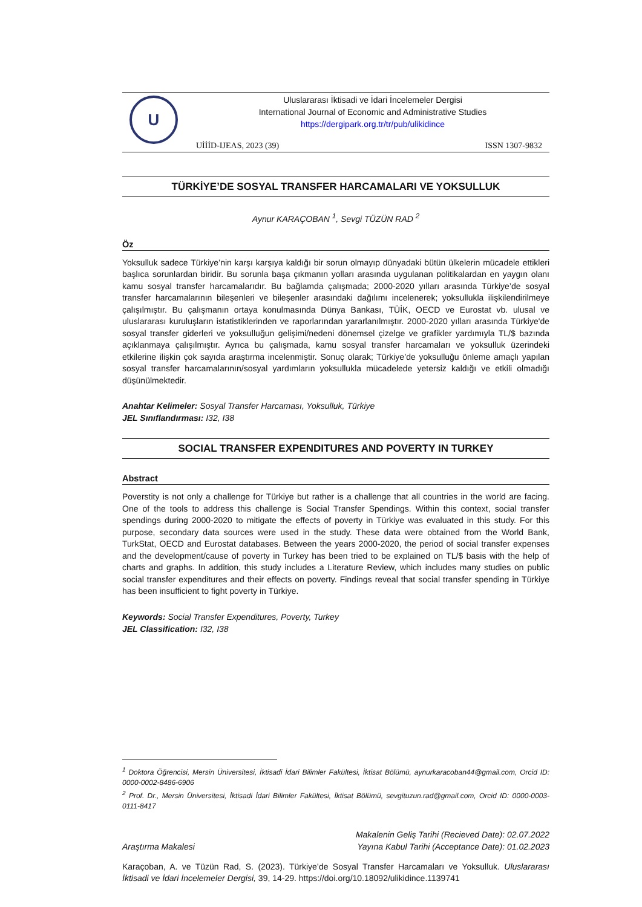U
Uluslararası İktisadi ve İdari İncelemeler Dergisi
International Journal of Economic and Administrative Studies
https://dergipark.org.tr/tr/pub/ulikidince
UİİİD-IJEAS, 2023 (39) ISSN 1307-9832
TÜRKİYE’DE SOSYAL TRANSFER HARCAMALARI VE YOKSULLUK
Aynur KARAÇOBAN <sup>1</sup>, Sevgi TÜZÜN RAD <sup>2</sup>
Öz
Yoksulluk sadece Türkiye’nin karşı karşıya kaldığı bir sorun olmayıp dünyadaki bütün ülkelerin mücadele ettikleri başlıca sorunlardan biridir. Bu sorunla başa çıkmanın yolları arasında uygulanan politikalardan en yaygın olanı kamu sosyal transfer harcamalarıdır. Bu bağlamda çalışmada; 2000-2020 yılları arasında Türkiye’de sosyal transfer harcamalarının bileşenleri ve bileşenler arasındaki dağılımı incelenerek; yoksullukla ilişkilendirilmeye çalışılmıştır. Bu çalışmanın ortaya konulmasında Dünya Bankası, TÜİK, OECD ve Eurostat vb. ulusal ve uluslararası kuruluşların istatistiklerinden ve raporlarından yararlanılmıştır. 2000-2020 yılları arasında Türkiye'de sosyal transfer giderleri ve yoksulluğun gelişimi/nedeni dönemsel çizelge ve grafikler yardımıyla TL/$ bazında açıklanmaya çalışılmıştır. Ayrıca bu çalışmada, kamu sosyal transfer harcamaları ve yoksulluk üzerindeki etkilerine ilişkin çok sayıda araştırma incelenmiştir. Sonuç olarak; Türkiye’de yoksulluğu önleme amaçlı yapılan sosyal transfer harcamalarının/sosyal yardımların yoksullukla mücadelede yetersiz kaldığı ve etkili olmadığı düşünülmektedir.
Anahtar Kelimeler: Sosyal Transfer Harcaması, Yoksulluk, Türkiye
JEL Sınıflandırması: I32, I38
SOCIAL TRANSFER EXPENDITURES AND POVERTY IN TURKEY
Abstract
Poverstity is not only a challenge for Türkiye but rather is a challenge that all countries in the world are facing. One of the tools to address this challenge is Social Transfer Spendings. Within this context, social transfer spendings during 2000-2020 to mitigate the effects of poverty in Türkiye was evaluated in this study. For this purpose, secondary data sources were used in the study. These data were obtained from the World Bank, TurkStat, OECD and Eurostat databases. Between the years 2000-2020, the period of social transfer expenses and the development/cause of poverty in Turkey has been tried to be explained on TL/$ basis with the help of charts and graphs. In addition, this study includes a Literature Review, which includes many studies on public social transfer expenditures and their effects on poverty. Findings reveal that social transfer spending in Türkiye has been insufficient to fight poverty in Türkiye.
Keywords: Social Transfer Expenditures, Poverty, Turkey
JEL Classification: I32, I38
<sup>1</sup> Doktora Öğrencisi, Mersin Üniversitesi, İktisadi İdari Bilimler Fakültesi, İktisat Bölümü, aynurkaracoban44@gmail.com, Orcid ID: 0000-0002-8486-6906
<sup>2</sup> Prof. Dr., Mersin Üniversitesi, İktisadi İdari Bilimler Fakültesi, İktisat Bölümü, sevgituzun.rad@gmail.com, Orcid ID: 0000-0003-0111-8417
Makalenin Geliş Tarihi (Recieved Date): 02.07.2022
Araştırma Makalesi Yayına Kabul Tarihi (Acceptance Date): 01.02.2023
Karaçoban, A. ve Tüzün Rad, S. (2023). Türkiye’de Sosyal Transfer Harcamaları ve Yoksulluk. Uluslararası İktisadi ve İdari İncelemeler Dergisi, 39, 14-29. https://doi.org/10.18092/ulikidince.1139741